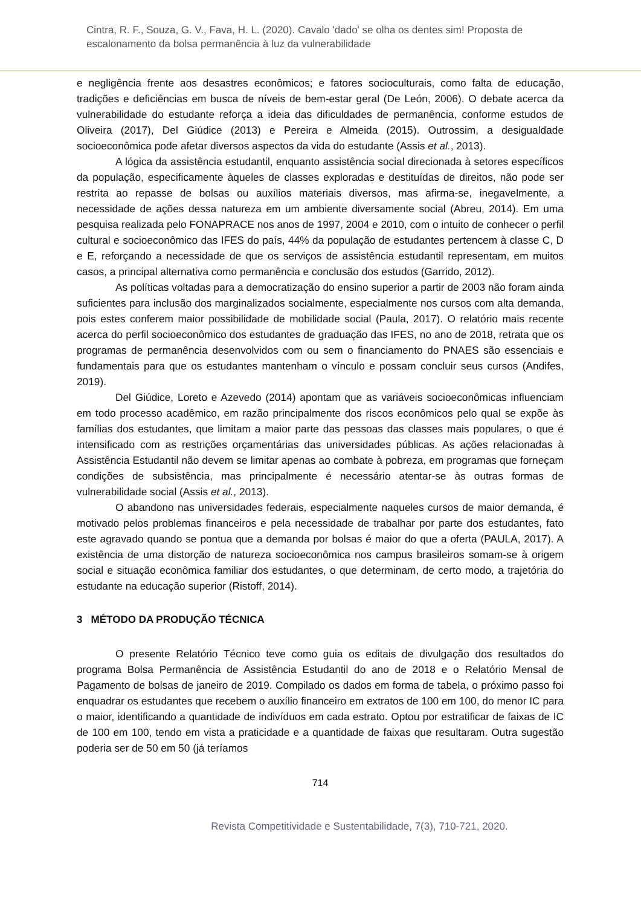Cintra, R. F., Souza, G. V., Fava, H. L. (2020). Cavalo 'dado' se olha os dentes sim! Proposta de escalonamento da bolsa permanência à luz da vulnerabilidade
e negligência frente aos desastres econômicos; e fatores socioculturais, como falta de educação, tradições e deficiências em busca de níveis de bem-estar geral (De León, 2006). O debate acerca da vulnerabilidade do estudante reforça a ideia das dificuldades de permanência, conforme estudos de Oliveira (2017), Del Giúdice (2013) e Pereira e Almeida (2015). Outrossim, a desigualdade socioeconômica pode afetar diversos aspectos da vida do estudante (Assis et al., 2013).
A lógica da assistência estudantil, enquanto assistência social direcionada à setores específicos da população, especificamente àqueles de classes exploradas e destituídas de direitos, não pode ser restrita ao repasse de bolsas ou auxílios materiais diversos, mas afirma-se, inegavelmente, a necessidade de ações dessa natureza em um ambiente diversamente social (Abreu, 2014). Em uma pesquisa realizada pelo FONAPRACE nos anos de 1997, 2004 e 2010, com o intuito de conhecer o perfil cultural e socioeconômico das IFES do país, 44% da população de estudantes pertencem à classe C, D e E, reforçando a necessidade de que os serviços de assistência estudantil representam, em muitos casos, a principal alternativa como permanência e conclusão dos estudos (Garrido, 2012).
As políticas voltadas para a democratização do ensino superior a partir de 2003 não foram ainda suficientes para inclusão dos marginalizados socialmente, especialmente nos cursos com alta demanda, pois estes conferem maior possibilidade de mobilidade social (Paula, 2017). O relatório mais recente acerca do perfil socioeconômico dos estudantes de graduação das IFES, no ano de 2018, retrata que os programas de permanência desenvolvidos com ou sem o financiamento do PNAES são essenciais e fundamentais para que os estudantes mantenham o vínculo e possam concluir seus cursos (Andifes, 2019).
Del Giúdice, Loreto e Azevedo (2014) apontam que as variáveis socioeconômicas influenciam em todo processo acadêmico, em razão principalmente dos riscos econômicos pelo qual se expõe às famílias dos estudantes, que limitam a maior parte das pessoas das classes mais populares, o que é intensificado com as restrições orçamentárias das universidades públicas. As ações relacionadas à Assistência Estudantil não devem se limitar apenas ao combate à pobreza, em programas que forneçam condições de subsistência, mas principalmente é necessário atentar-se às outras formas de vulnerabilidade social (Assis et al., 2013).
O abandono nas universidades federais, especialmente naqueles cursos de maior demanda, é motivado pelos problemas financeiros e pela necessidade de trabalhar por parte dos estudantes, fato este agravado quando se pontua que a demanda por bolsas é maior do que a oferta (PAULA, 2017). A existência de uma distorção de natureza socioeconômica nos campus brasileiros somam-se à origem social e situação econômica familiar dos estudantes, o que determinam, de certo modo, a trajetória do estudante na educação superior (Ristoff, 2014).
3 MÉTODO DA PRODUÇÃO TÉCNICA
O presente Relatório Técnico teve como guia os editais de divulgação dos resultados do programa Bolsa Permanência de Assistência Estudantil do ano de 2018 e o Relatório Mensal de Pagamento de bolsas de janeiro de 2019. Compilado os dados em forma de tabela, o próximo passo foi enquadrar os estudantes que recebem o auxílio financeiro em extratos de 100 em 100, do menor IC para o maior, identificando a quantidade de indivíduos em cada estrato. Optou por estratificar de faixas de IC de 100 em 100, tendo em vista a praticidade e a quantidade de faixas que resultaram. Outra sugestão poderia ser de 50 em 50 (já teríamos
714
Revista Competitividade e Sustentabilidade, 7(3), 710-721, 2020.